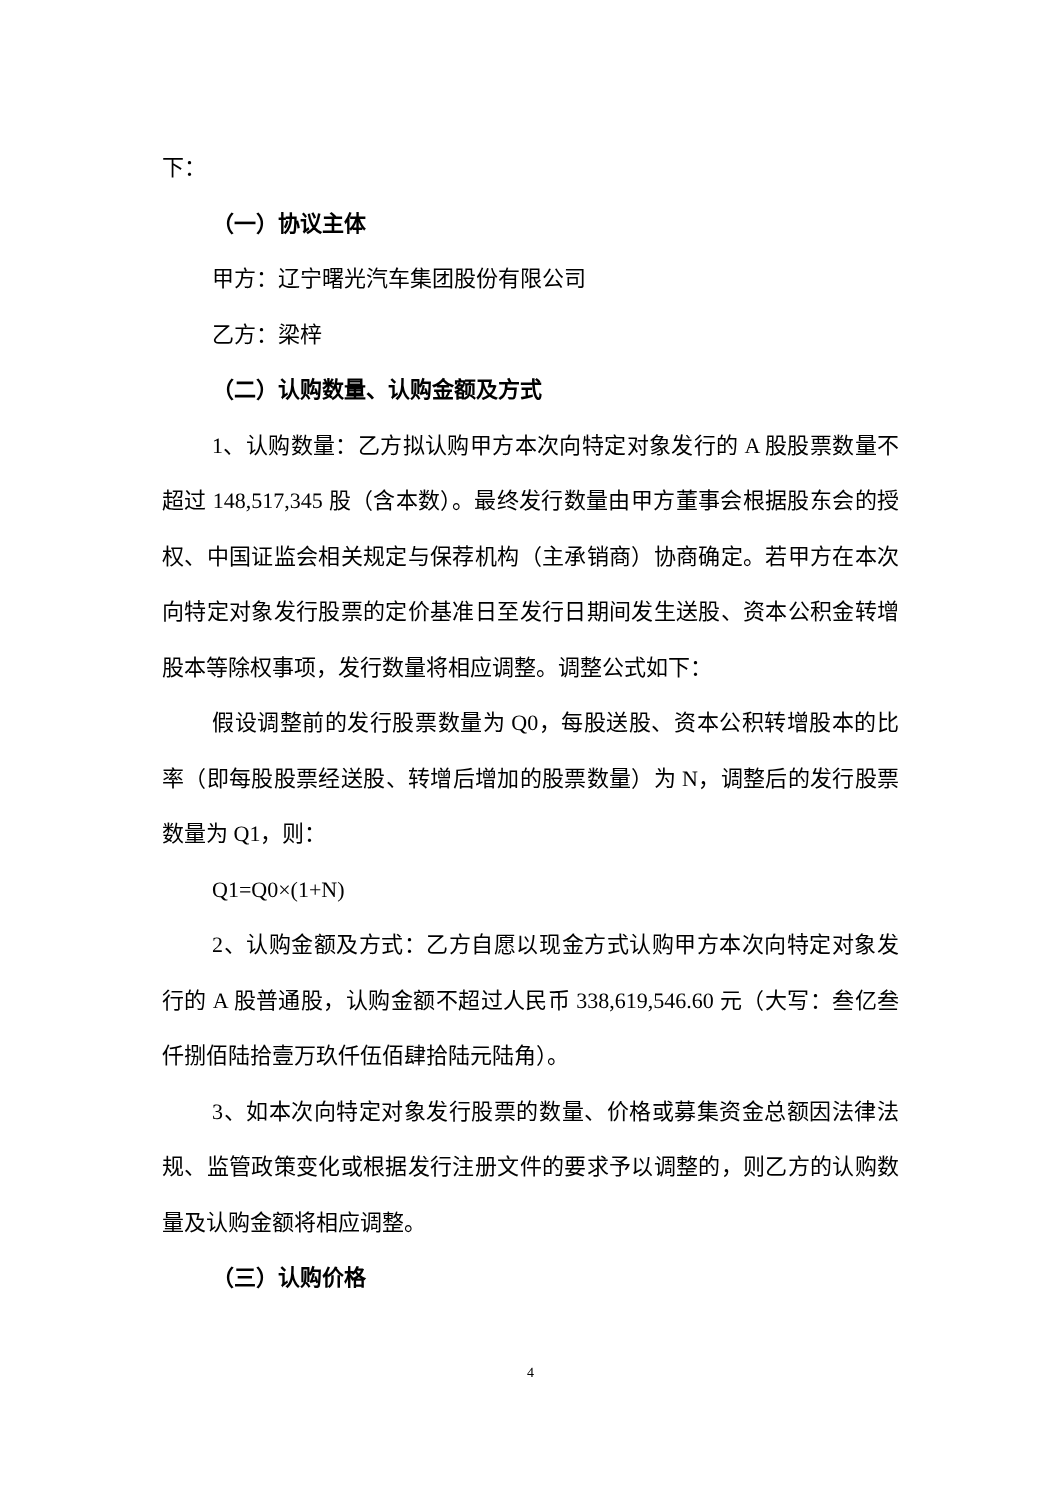下：
（一）协议主体
甲方：辽宁曙光汽车集团股份有限公司
乙方：梁梓
（二）认购数量、认购金额及方式
1、认购数量：乙方拟认购甲方本次向特定对象发行的 A 股股票数量不超过 148,517,345 股（含本数）。最终发行数量由甲方董事会根据股东会的授权、中国证监会相关规定与保荐机构（主承销商）协商确定。若甲方在本次向特定对象发行股票的定价基准日至发行日期间发生送股、资本公积金转增股本等除权事项，发行数量将相应调整。调整公式如下：
假设调整前的发行股票数量为 Q0，每股送股、资本公积转增股本的比率（即每股股票经送股、转增后增加的股票数量）为 N，调整后的发行股票数量为 Q1，则：
Q1=Q0×(1+N)
2、认购金额及方式：乙方自愿以现金方式认购甲方本次向特定对象发行的 A 股普通股，认购金额不超过人民币 338,619,546.60 元（大写：叁亿叁仟捌佰陆拾壹万玖仟伍佰肆拾陆元陆角）。
3、如本次向特定对象发行股票的数量、价格或募集资金总额因法律法规、监管政策变化或根据发行注册文件的要求予以调整的，则乙方的认购数量及认购金额将相应调整。
（三）认购价格
4